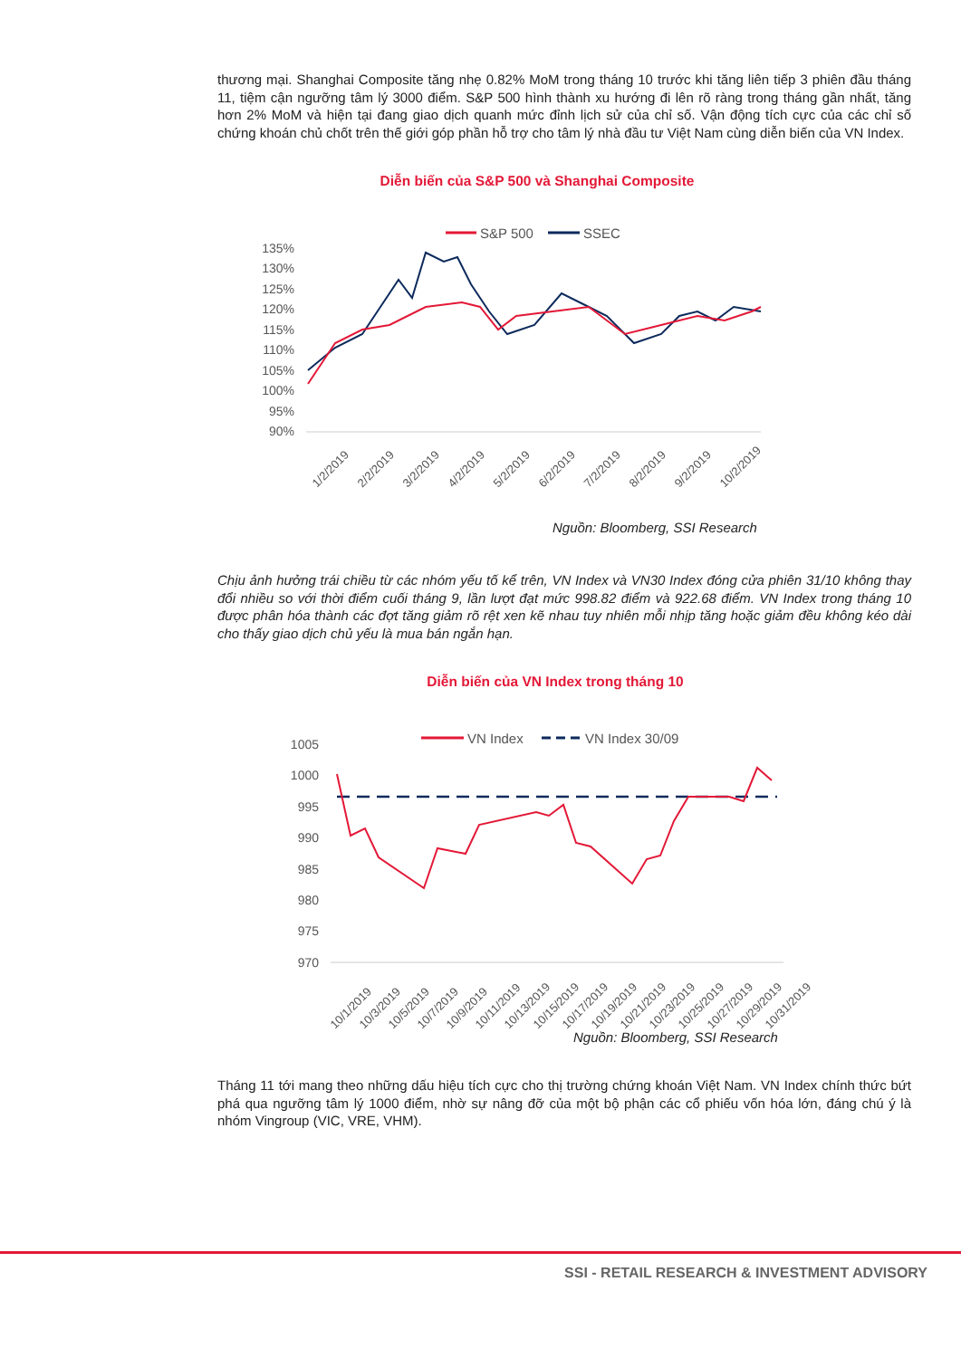thương mại. Shanghai Composite tăng nhẹ 0.82% MoM trong tháng 10 trước khi tăng liên tiếp 3 phiên đầu tháng 11, tiệm cận ngưỡng tâm lý 3000 điểm. S&P 500 hình thành xu hướng đi lên rõ ràng trong tháng gần nhất, tăng hơn 2% MoM và hiện tại đang giao dịch quanh mức đỉnh lịch sử của chỉ số. Vận động tích cực của các chỉ số chứng khoán chủ chốt trên thế giới góp phần hỗ trợ cho tâm lý nhà đầu tư Việt Nam cùng diễn biến của VN Index.
Diễn biến của S&P 500 và Shanghai Composite
S&P 500
SSEC
135%
130%
125%
120%
115%
110%
105%
100%
95%
90%
1/2/2019
2/2/2019
3/2/2019
4/2/2019
5/2/2019
6/2/2019
7/2/2019
8/2/2019
9/2/2019
10/2/2019
Nguồn: Bloomberg, SSI Research
Chịu ảnh hưởng trái chiều từ các nhóm yếu tố kể trên, VN Index và VN30 Index đóng cửa phiên 31/10 không thay đổi nhiều so với thời điểm cuối tháng 9, lần lượt đạt mức 998.82 điểm và 922.68 điểm. VN Index trong tháng 10 được phân hóa thành các đợt tăng giảm rõ rệt xen kẽ nhau tuy nhiên mỗi nhịp tăng hoặc giảm đều không kéo dài cho thấy giao dịch chủ yếu là mua bán ngắn hạn.
Diễn biến của VN Index trong tháng 10
VN Index
VN Index 30/09
1005
1000
995
990
985
980
975
970
10/1/2019
10/3/2019
10/5/2019
10/7/2019
10/9/2019
10/11/2019
10/13/2019
10/15/2019
10/17/2019
10/19/2019
10/21/2019
10/23/2019
10/25/2019
10/27/2019
10/29/2019
10/31/2019
Nguồn: Bloomberg, SSI Research
Tháng 11 tới mang theo những dấu hiệu tích cực cho thị trường chứng khoán Việt Nam. VN Index chính thức bứt phá qua ngưỡng tâm lý 1000 điểm, nhờ sự nâng đỡ của một bộ phận các cổ phiếu vốn hóa lớn, đáng chú ý là nhóm Vingroup (VIC, VRE, VHM).
SSI - RETAIL RESEARCH & INVESTMENT ADVISORY